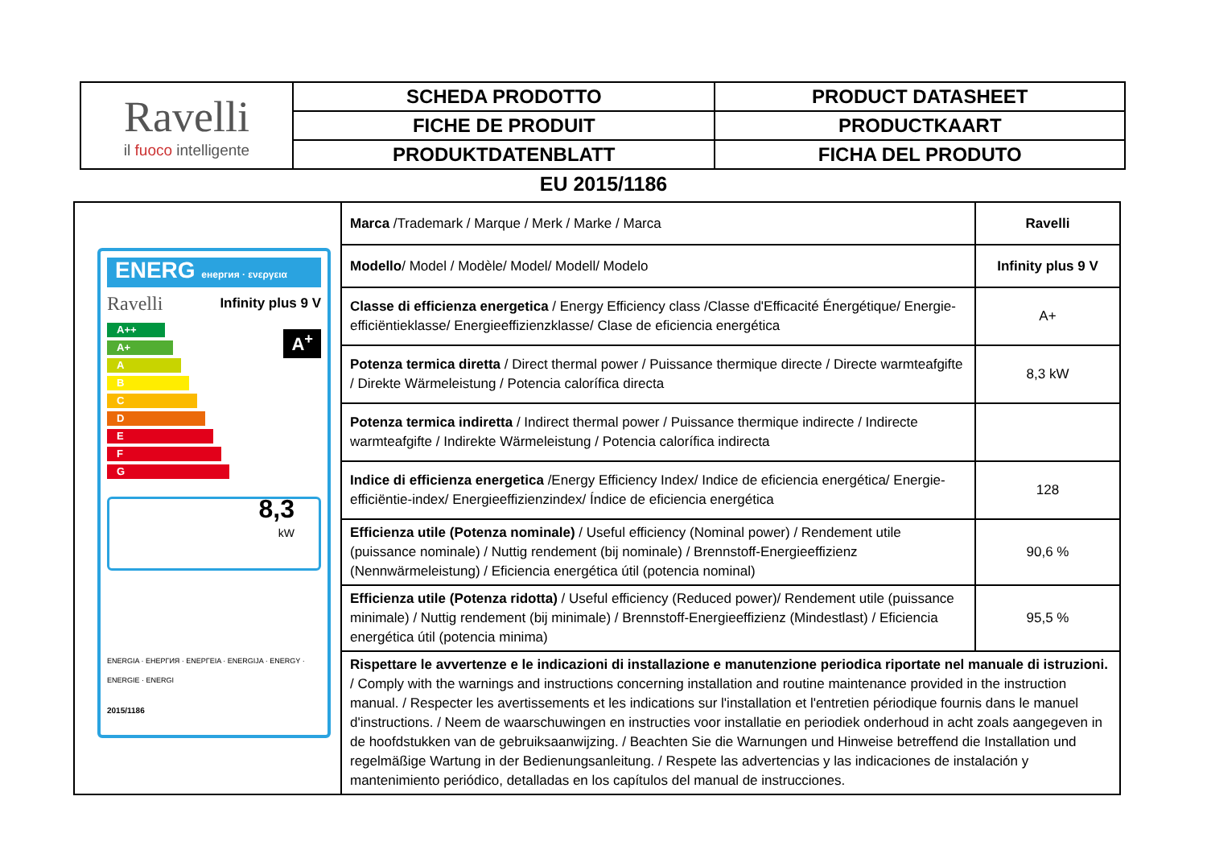| Ravelli il fuoco intelligente | SCHEDA PRODOTTO | PRODUCT DATASHEET |
| | FICHE DE PRODUIT | PRODUCTKAART |
| | PRODUKTDATENBLATT | FICHA DEL PRODUTO |
EU 2015/1186
| ENERG енергия · ενεργεια Ravelli Infinity plus 9 V A++ A+ A B C D E F G A<sup>+</sup> 8,3 kW ENERGIA · ЕНЕРГИЯ · ΕΝΕΡΓΕΙΑ · ENERGIJA · ENERGY · ENERGIE · ENERGI 2015/1186 | Marca /Trademark / Marque / Merk / Marke / Marca | Ravelli |
| | Modello / Model / Modèle/ Model/ Modell/ Modelo | Infinity plus 9 V |
| | Classe di efficienza energetica / Energy Efficiency class /Classe d'Efficacité Énergétique/ Energie-efficiëntieklasse/ Energieeffizienzklasse/ Clase de eficiencia energética | A+ |
| | Potenza termica diretta / Direct thermal power / Puissance thermique directe / Directe warmteafgifte / Direkte Wärmeleistung / Potencia calorífica directa | 8,3 kW |
| | Potenza termica indiretta / Indirect thermal power / Puissance thermique indirecte / Indirecte warmteafgifte / Indirekte Wärmeleistung / Potencia calorífica indirecta | |
| | Indice di efficienza energetica /Energy Efficiency Index/ Indice de eficiencia energética/ Energie-efficiëntie-index/ Energieeffizienzindex/ Índice de eficiencia energética | 128 |
| | Efficienza utile (Potenza nominale) / Useful efficiency (Nominal power) / Rendement utile (puissance nominale) / Nuttig rendement (bij nominale) / Brennstoff-Energieeffizienz (Nennwärmeleistung) / Eficiencia energética útil (potencia nominal) | 90,6 % |
| | Efficienza utile (Potenza ridotta) / Useful efficiency (Reduced power)/ Rendement utile (puissance minimale) / Nuttig rendement (bij minimale) / Brennstoff-Energieeffizienz (Mindestlast) / Eficiencia energética útil (potencia minima) | 95,5 % |
| | Rispettare le avvertenze e le indicazioni di installazione e manutenzione periodica riportate nel manuale di istruzioni. / Comply with the warnings and instructions concerning installation and routine maintenance provided in the instruction manual. / Respecter les avertissements et les indications sur l'installation et l'entretien périodique fournis dans le manuel d'instructions. / Neem de waarschuwingen en instructies voor installatie en periodiek onderhoud in acht zoals aangegeven in de hoofdstukken van de gebruiksaanwijzing. / Beachten Sie die Warnungen und Hinweise betreffend die Installation und regelmäßige Wartung in der Bedienungsanleitung. / Respete las advertencias y las indicaciones de instalación y mantenimiento periódico, detalladas en los capítulos del manual de instrucciones. | |